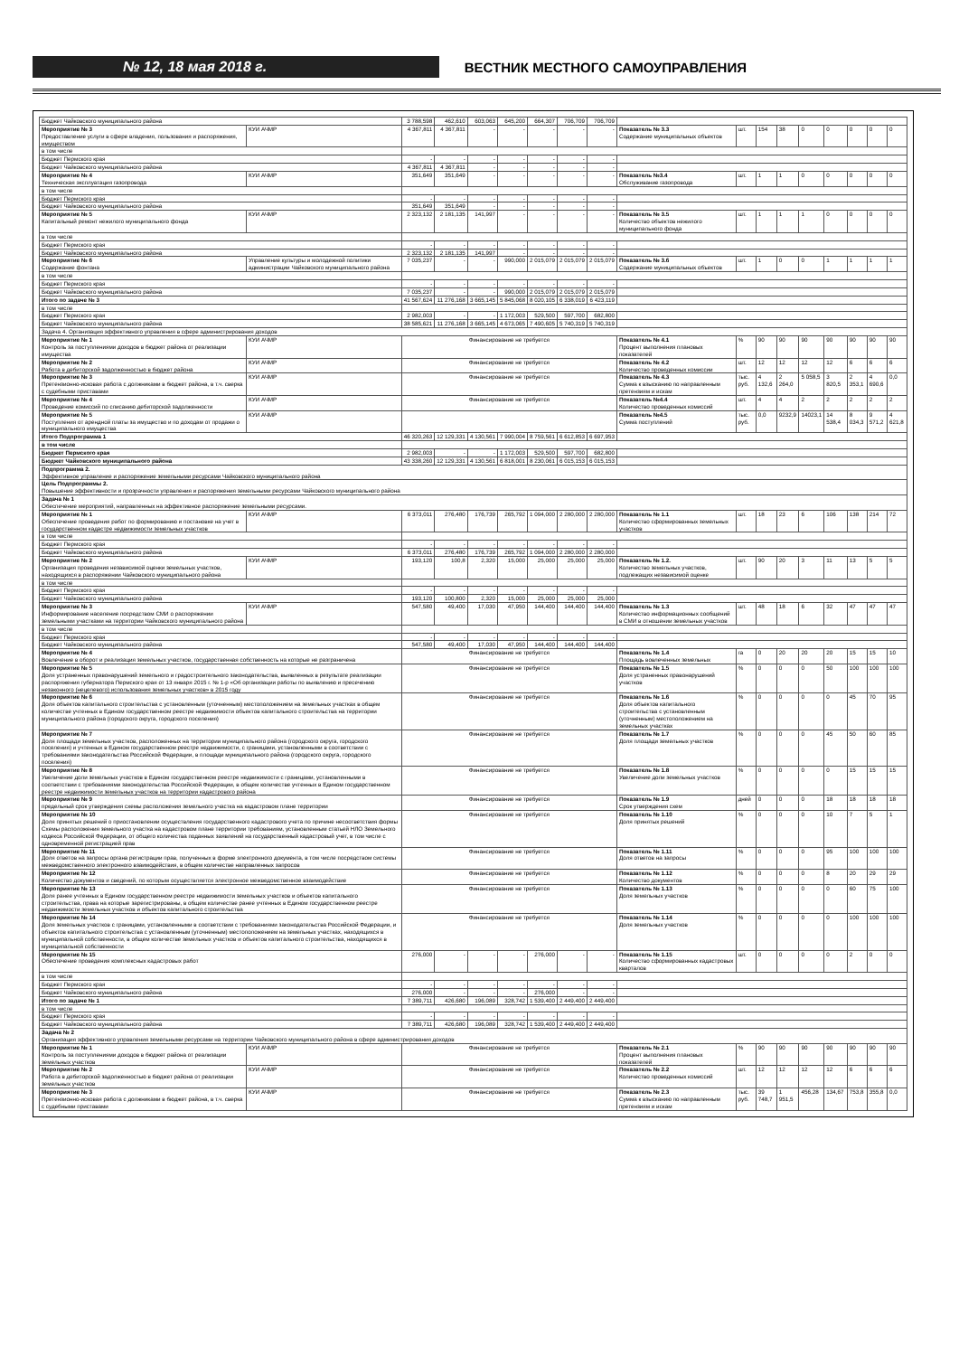№ 12, 18 мая 2018 г.
ВЕСТНИК МЕСТНОГО САМОУПРАВЛЕНИЯ
| Бюджет Чайковского муниципального района | | 3 788,598 | 462,610 | 603,063 | 645,200 | 664,307 | 706,709 | 706,709 | | | | | | | | | |
| Мероприятие № 3 Предоставление услуги в сфере владения, пользования и распоряжения, имуществом | КУИ АЧМР | 4 367,811 | 4 367,811 | - | - | - | - | - | Показатель № 3.3 Содержание муниципальных объектов | шт. | 154 | 38 | 0 | 0 | 0 | 0 | 0 |
| в том числе | | | | | | | | | | | | | | | | | |
| Бюджет Пермского края | | - | - | - | - | - | - | - | | | | | | | | | |
| Бюджет Чайковского муниципального района | | 4 367,811 | 4 367,811 | - | - | - | - | - | | | | | | | | | |
| Мероприятие № 4 Техническая эксплуатация газопровода | КУИ АЧМР | 351,649 | 351,649 | - | - | - | - | - | Показатель №3.4 Обслуживание газопровода | шт. | 1 | 1 | 0 | 0 | 0 | 0 | 0 |
| в том числе | | | | | | | | | | | | | | | | | |
| Бюджет Пермского края | | - | - | - | - | - | - | - | | | | | | | | | |
| Бюджет Чайковского муниципального района | | 351,649 | 351,649 | - | - | - | - | - | | | | | | | | | |
| Мероприятие № 5 Капитальный ремонт нежилого муниципального фонда | КУИ АЧМР | 2 323,132 | 2 181,135 | 141,997 | - | - | - | - | Показатель № 3.5 Количество объектов нежилого муниципального фонда | шт. | 1 | 1 | 1 | 0 | 0 | 0 | 0 |
| в том числе | | | | | | | | | | | | | | | | | |
| Бюджет Пермского края | | - | - | - | - | - | - | - | | | | | | | | | |
| Бюджет Чайковского муниципального района | | 2 323,132 | 2 181,135 | 141,997 | - | - | - | - | | | | | | | | | |
| Мероприятие № 6 Содержание фонтана | Управление культуры и молодежной политики администрации Чайковского муниципального района | 7 035,237 | - | - | 990,000 | 2 015,079 | 2 015,079 | 2 015,079 | Показатель № 3.6 Содержание муниципальных объектов | шт. | 1 | 0 | 0 | 1 | 1 | 1 | 1 |
| в том числе | | | | | | | | | | | | | | | | | |
| Бюджет Пермского края | | - | - | - | - | - | - | - | | | | | | | | | |
| Бюджет Чайковского муниципального района | | 7 035,237 | - | - | 990,000 | 2 015,079 | 2 015,079 | 2 015,079 | | | | | | | | | |
| Итого по задаче № 3 | | 41 567,624 | 11 276,168 | 3 665,145 | 5 845,068 | 8 020,105 | 6 338,019 | 6 423,119 | | | | | | | | | |
| в том числе | | | | | | | | | | | | | | | | | |
| Бюджет Пермского края | | 2 982,003 | - | - | 1 172,003 | 529,500 | 597,700 | 682,800 | | | | | | | | | |
| Бюджет Чайковского муниципального района | | 38 585,621 | 11 276,168 | 3 665,145 | 4 673,065 | 7 490,605 | 5 740,319 | 5 740,319 | | | | | | | | | |
| Задача 4. Организация эффективного управления в сфере администрирования доходов | | | | | | | | | | | | | | | | | |
| Мероприятие № 1 Контроль за поступлениями доходов в бюджет района от реализации имущества | КУИ АЧМР | Финансирование не требуется | | | | | | | Показатель № 4.1 Процент выполнения плановых показателей | % | 90 | 90 | 90 | 90 | 90 | 90 | 90 |
| Мероприятие № 2 Работа в дебиторской задолженностью в бюджет района | КУИ АЧМР | Финансирование не требуется | | | | | | | Показатель № 4.2 Количество проведенных комиссии | шт. | 12 | 12 | 12 | 12 | 6 | 6 | 6 |
| Мероприятие № 3 Претензионно-исковая работа с должниками в бюджет района, в т.ч. сверка с судебными приставами | КУИ АЧМР | Финансирование не требуется | | | | | | | Показатель № 4.3 Сумма к взысканию по направленным претензиям и искам | тыс. руб. | 4 132,6 | 2 264,0 | 5 058,5 | 3 820,5 | 2 353,1 | 4 690,6 | 0,0 |
| Мероприятие № 4 Проведение комиссий по списанию дебиторской задолженности | КУИ АЧМР | Финансирование не требуется | | | | | | | Показатель №4.4 Количество проведенных комиссий | шт. | 4 | 4 | 2 | 2 | 2 | 2 | 2 |
| Мероприятие № 5 Поступления от арендной платы за имущество и по доходам от продажи о муниципального имущества | КУИ АЧМР | | | | | | | | Показатель №4.5 Сумма поступлений | тыс. руб. | 0,0 | 9232,9 | 14023,1 | 14 538,4 | 8 034,3 | 9 571,2 | 4 621,8 |
| Итого Подпрограмма 1 | | 46 320,263 | 12 129,331 | 4 130,561 | 7 990,004 | 8 759,561 | 6 612,853 | 6 697,953 | | | | | | | | | |
| в том числе | | | | | | | | | | | | | | | | | |
| Бюджет Пермского края | | 2 982,003 | - | - | 1 172,003 | 529,500 | 597,700 | 682,800 | | | | | | | | | |
| Бюджет Чайковского муниципального района | | 43 338,260 | 12 129,331 | 4 130,561 | 6 818,001 | 8 230,061 | 6 015,153 | 6 015,153 | | | | | | | | | |
| Подпрограмма 2. Эффективное управление и распоряжение земельными ресурсами Чайковского муниципального района | | | | | | | | | | | | | | | | | |
| Цель Подпрограммы 2. Повышение эффективности и прозрачности управления и распоряжения земельными ресурсами Чайковского муниципального района | | | | | | | | | | | | | | | | | |
| Задача № 1 Обеспечение мероприятий, направленных на эффективное распоряжение земельными ресурсами. | | | | | | | | | | | | | | | | | |
| Мероприятие № 1 Обеспечение проведения работ по формированию и постановке на учет в государственном кадастре недвижимости земельных участков | КУИ АЧМР | 6 373,011 | 276,480 | 176,739 | 265,792 | 1 094,000 | 2 280,000 | 2 280,000 | Показатель № 1.1 Количество сформированных земельных участков | шт. | 18 | 23 | 6 | 106 | 138 | 214 | 72 |
| в том числе | | | | | | | | | | | | | | | | | |
| Бюджет Пермского края | | - | - | - | - | - | - | - | | | | | | | | | |
| Бюджет Чайковского муниципального района | | 6 373,011 | 276,480 | 176,739 | 265,792 | 1 094,000 | 2 280,000 | 2 280,000 | | | | | | | | | |
| Мероприятие № 2 Организация проведения независимой оценки земельных участков, находящихся в распоряжении Чайковского муниципального района | КУИ АЧМР | 193,120 | 100,8 | 2,320 | 15,000 | 25,000 | 25,000 | 25,000 | Показатель № 1.2. Количество земельных участков, подлежащих независимой оценке | шт. | 90 | 20 | 3 | 11 | 13 | 5 | 5 |
| в том числе | | | | | | | | | | | | | | | | | |
| Бюджет Пермского края | | - | - | - | - | - | - | - | | | | | | | | | |
| Бюджет Чайковского муниципального района | | 193,120 | 100,800 | 2,320 | 15,000 | 25,000 | 25,000 | 25,000 | | | | | | | | | |
| Мероприятие № 3 Информирование население посредством СМИ о распоряжении земельными участками на территории Чайковского муниципального района | КУИ АЧМР | 547,580 | 49,400 | 17,030 | 47,950 | 144,400 | 144,400 | 144,400 | Показатель № 1.3 Количество информационных сообщений в СМИ в отношении земельных участков | шт. | 48 | 18 | 6 | 32 | 47 | 47 | 47 |
| в том числе | | | | | | | | | | | | | | | | | |
| Бюджет Пермского края | | - | - | - | - | - | - | - | | | | | | | | | |
| Бюджет Чайковского муниципального района | | 547,580 | 49,400 | 17,030 | 47,950 | 144,400 | 144,400 | 144,400 | | | | | | | | | |
| Мероприятие № 4 Вовлечение в оборот и реализация земельных участков, государственная собственность на которые не разграничена | | Финансирование не требуется | | | | | | | Показатель № 1.4 Площадь вовлеченных земельных | га | 0 | 20 | 20 | 20 | 15 | 15 | 10 |
| Мероприятие № 5 Доля устраненных правонарушений земельного и градостроительного законодательства, выявленных в результате реализации распоряжения губернатора Пермского края от 13 января 2015 г. № 1-р «Об организации работы по выявлению и пресечению незаконного (нецелевого) использования земельных участков» в 2015 году | | Финансирование не требуется | | | | | | | Показатель № 1.5 Доля устраненных правонарушений участков | % | 0 | 0 | 0 | 50 | 100 | 100 | 100 |
| Мероприятие № 6 Доля объектов капитального строительства с установленным (уточненным) местоположением на земельных участках в общем количестве учтенных в Едином государственном реестре недвижимости объектов капитального строительства на территории муниципального района (городского округа, городского поселения) | | Финансирование не требуется | | | | | | | Показатель № 1.6 Доля объектов капитального строительства с установленным (уточненным) местоположением на земельных участках | % | 0 | 0 | 0 | 0 | 45 | 70 | 95 |
| Мероприятие № 7 Доля площади земельных участков, расположенных на территории муниципального района (городского округа, городского поселения) и учтенных в Едином государственном реестре недвижимости, с границами, установленными в соответствии с требованиями законодательства Российской Федерации, в площади муниципального района (городского округа, городского поселения) | | Финансирование не требуется | | | | | | | Показатель № 1.7 Доля площади земельных участков | % | 0 | 0 | 0 | 45 | 50 | 60 | 85 |
| Мероприятие № 8 Увеличение доли земельных участков в Едином государственном реестре недвижимости с границами, установленными в соответствии с требованиями законодательства Российской Федерации, в общем количестве учтенных в Едином государственном реестре недвижимости земельных участков на территории кадастрового района | | Финансирование не требуется | | | | | | | Показатель № 1.8 Увеличение доли земельных участков | % | 0 | 0 | 0 | 0 | 15 | 15 | 15 |
| Мероприятие № 9 предельный срок утверждения схемы расположения земельного участка на кадастровом плане территории | | Финансирование не требуется | | | | | | | Показатель № 1.9 Срок утверждения схем | дней | 0 | 0 | 0 | 18 | 18 | 18 | 18 |
| Мероприятие № 10 Доля принятых решений о приостановлении осуществления государственного кадастрового учета по причине несоответствия формы Схемы расположения земельного участка на кадастровом плане территории требованиям, установленным статьей НЛО Земельного кодекса Российской Федерации, от общего количества поданных заявлений на государственный кадастровый учет, в том числе с одновременной регистрацией прав | | Финансирование не требуется | | | | | | | Показатель № 1.10 Доля принятых решений | % | 0 | 0 | 0 | 10 | 7 | 5 | 1 |
| Мероприятие № 11 Доля ответов на запросы органа регистрации прав, полученных в форме электронного документа, в том числе посредством системы межведомственного электронного взаимодействия, в общем количестве направленных запросов | | Финансирование не требуется | | | | | | | Показатель № 1.11 Доля ответов на запросы | % | 0 | 0 | 0 | 95 | 100 | 100 | 100 |
| Мероприятие № 12 Количество документов и сведений, по которым осуществляется электронное межведомственное взаимодействие | | Финансирование не требуется | | | | | | | Показатель № 1.12 Количество документов | % | 0 | 0 | 0 | 8 | 20 | 29 | 29 |
| Мероприятие № 13 Доля ранее учтенных в Едином государственном реестре недвижимости земельных участков и объектов капитального строительства, права на которые зарегистрированы, в общем количестве ранее учтенных в Едином государственном реестре недвижимости земельных участков и объектов капитального строительства | | Финансирование не требуется | | | | | | | Показатель № 1.13 Доля земельных участков | % | 0 | 0 | 0 | 0 | 60 | 75 | 100 |
| Мероприятие № 14 Доля земельных участков с границами, установленными в соответствии с требованиями законодательства Российской Федерации, и объектов капитального строительства с установленным (уточненным) местоположением на земельных участках, находящихся в муниципальной собственности, в общем количестве земельных участков и объектов капитального строительства, находящихся в муниципальной собственности | | Финансирование не требуется | | | | | | | Показатель № 1.14 Доля земельных участков | % | 0 | 0 | 0 | 0 | 100 | 100 | 100 |
| Мероприятие № 15 Обеспечение проведения комплексных кадастровых работ | | 276,000 | - | - | - | 276,000 | - | - | Показатель № 1.15 Количество сформированных кадастровых кварталов | шт. | 0 | 0 | 0 | 0 | 2 | 0 | 0 |
| в том числе | | | | | | | | | | | | | | | | | |
| Бюджет Пермского края | | - | - | - | - | - | - | - | | | | | | | | | |
| Бюджет Чайковского муниципального района | | 276,000 | - | - | - | 276,000 | - | - | | | | | | | | | |
| Итого по задаче № 1 | | 7 389,711 | 426,680 | 196,089 | 328,742 | 1 539,400 | 2 449,400 | 2 449,400 | | | | | | | | | |
| в том числе | | | | | | | | | | | | | | | | | |
| Бюджет Пермского края | | - | - | - | - | - | - | - | | | | | | | | | |
| Бюджет Чайковского муниципального района | | 7 389,711 | 426,680 | 196,089 | 328,742 | 1 539,400 | 2 449,400 | 2 449,400 | | | | | | | | | |
| Задача № 2 Организация эффективного управления земельными ресурсами на территории Чайковского муниципального района в сфере администрирования доходов | | | | | | | | | | | | | | | | | |
| Мероприятие № 1 Контроль за поступлениями доходов в бюджет района от реализации земельных участков | КУИ АЧМР | Финансирование не требуется | | | | | | | Показатель № 2.1 Процент выполнения плановых показателей | % | 90 | 90 | 90 | 90 | 90 | 90 | 90 |
| Мероприятие № 2 Работа в дебиторской задолженностью в бюджет района от реализации земельных участков | КУИ АЧМР | Финансирование не требуется | | | | | | | Показатель № 2.2 Количество проведенных комиссий | шт. | 12 | 12 | 12 | 12 | 6 | 6 | 6 |
| Мероприятие № 3 Претензионно-исковая работа с должниками в бюджет района, в т.ч. сверка с судебными приставами | КУИ АЧМР | Финансирование не требуется | | | | | | | Показатель № 2.3 Сумма к взысканию по направленным претензиям и искам | тыс. руб. | 39 748,7 | 1 951,5 | 456,28 | 134,67 | 753,8 | 355,8 | 0,0 |